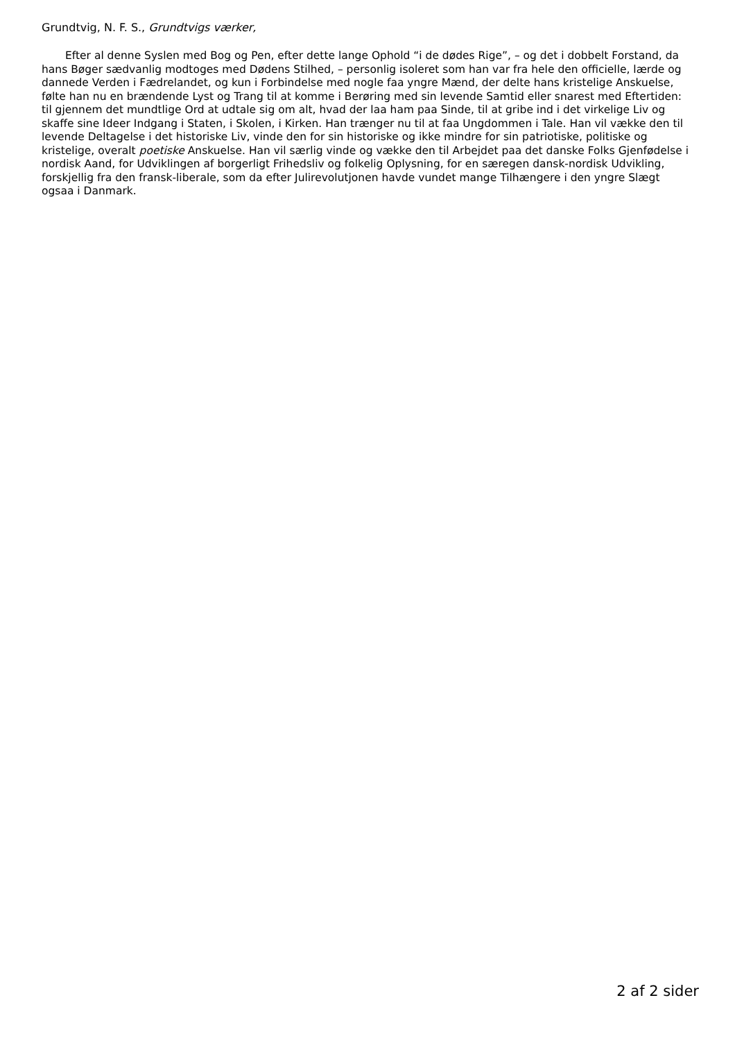Grundtvig, N. F. S., Grundtvigs værker,
Efter al denne Syslen med Bog og Pen, efter dette lange Ophold “i de dødes Rige”, – og det i dobbelt Forstand, da hans Bøger sædvanlig modtoges med Dødens Stilhed, – personlig isoleret som han var fra hele den officielle, lærde og dannede Verden i Fædrelandet, og kun i Forbindelse med nogle faa yngre Mænd, der delte hans kristelige Anskuelse, følte han nu en brændende Lyst og Trang til at komme i Berøring med sin levende Samtid eller snarest med Eftertiden: til gjennem det mundtlige Ord at udtale sig om alt, hvad der laa ham paa Sinde, til at gribe ind i det virkelige Liv og skaffe sine Ideer Indgang i Staten, i Skolen, i Kirken. Han trænger nu til at faa Ungdommen i Tale. Han vil vække den til levende Deltagelse i det historiske Liv, vinde den for sin historiske og ikke mindre for sin patriotiske, politiske og kristelige, overalt poetiske Anskuelse. Han vil særlig vinde og vække den til Arbejdet paa det danske Folks Gjenfødelse i nordisk Aand, for Udviklingen af borgerligt Frihedsliv og folkelig Oplysning, for en særegen dansk-nordisk Udvikling, forskjellig fra den fransk-liberale, som da efter Julirevolutjonen havde vundet mange Tilhængere i den yngre Slægt ogsaa i Danmark.
2 af 2 sider